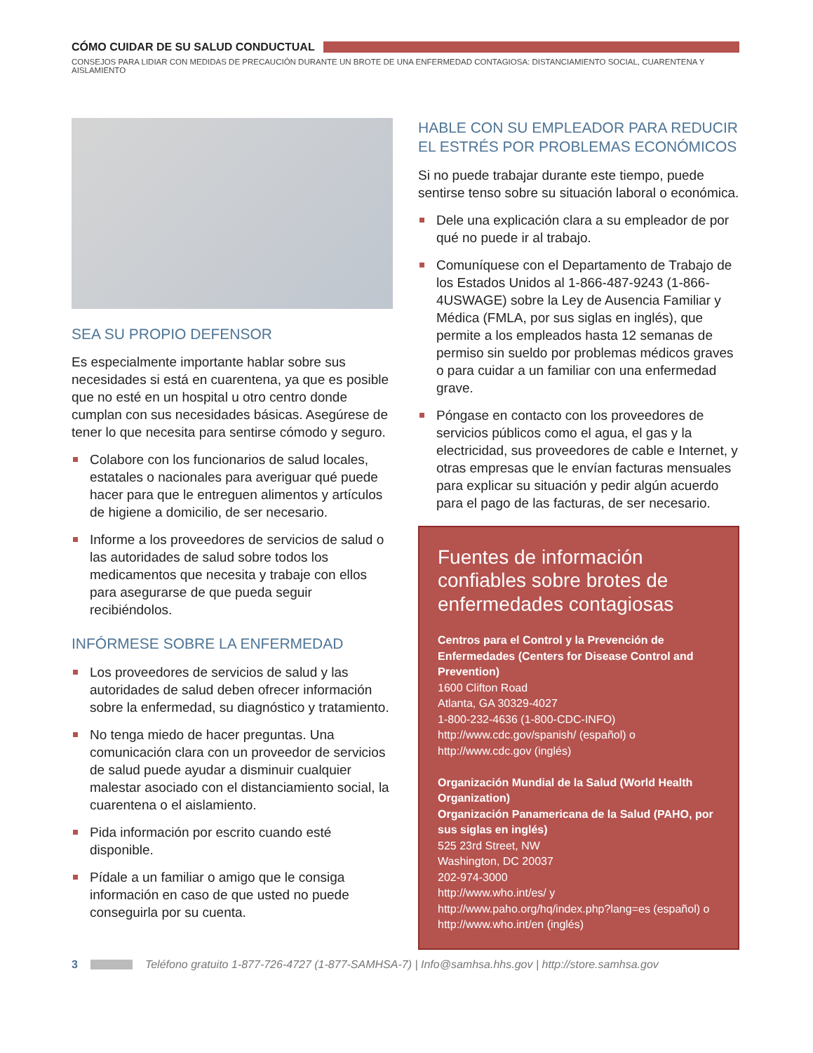CÓMO CUIDAR DE SU SALUD CONDUCTUAL
CONSEJOS PARA LIDIAR CON MEDIDAS DE PRECAUCIÓN DURANTE UN BROTE DE UNA ENFERMEDAD CONTAGIOSA: DISTANCIAMIENTO SOCIAL, CUARENTENA Y AISLAMIENTO
SEA SU PROPIO DEFENSOR
Es especialmente importante hablar sobre sus necesidades si está en cuarentena, ya que es posible que no esté en un hospital u otro centro donde cumplan con sus necesidades básicas. Asegúrese de tener lo que necesita para sentirse cómodo y seguro.
Colabore con los funcionarios de salud locales, estatales o nacionales para averiguar qué puede hacer para que le entreguen alimentos y artículos de higiene a domicilio, de ser necesario.
Informe a los proveedores de servicios de salud o las autoridades de salud sobre todos los medicamentos que necesita y trabaje con ellos para asegurarse de que pueda seguir recibiéndolos.
INFÓRMESE SOBRE LA ENFERMEDAD
Los proveedores de servicios de salud y las autoridades de salud deben ofrecer información sobre la enfermedad, su diagnóstico y tratamiento.
No tenga miedo de hacer preguntas. Una comunicación clara con un proveedor de servicios de salud puede ayudar a disminuir cualquier malestar asociado con el distanciamiento social, la cuarentena o el aislamiento.
Pida información por escrito cuando esté disponible.
Pídale a un familiar o amigo que le consiga información en caso de que usted no puede conseguirla por su cuenta.
HABLE CON SU EMPLEADOR PARA REDUCIR EL ESTRÉS POR PROBLEMAS ECONÓMICOS
Si no puede trabajar durante este tiempo, puede sentirse tenso sobre su situación laboral o económica.
Dele una explicación clara a su empleador de por qué no puede ir al trabajo.
Comuníquese con el Departamento de Trabajo de los Estados Unidos al 1-866-487-9243 (1-866-4USWAGE) sobre la Ley de Ausencia Familiar y Médica (FMLA, por sus siglas en inglés), que permite a los empleados hasta 12 semanas de permiso sin sueldo por problemas médicos graves o para cuidar a un familiar con una enfermedad grave.
Póngase en contacto con los proveedores de servicios públicos como el agua, el gas y la electricidad, sus proveedores de cable e Internet, y otras empresas que le envían facturas mensuales para explicar su situación y pedir algún acuerdo para el pago de las facturas, de ser necesario.
Fuentes de información confiables sobre brotes de enfermedades contagiosas
Centros para el Control y la Prevención de Enfermedades (Centers for Disease Control and Prevention)
1600 Clifton Road
Atlanta, GA 30329-4027
1-800-232-4636 (1-800-CDC-INFO)
http://www.cdc.gov/spanish/ (español) o
http://www.cdc.gov (inglés)
Organización Mundial de la Salud (World Health Organization)
Organización Panamericana de la Salud (PAHO, por sus siglas en inglés)
525 23rd Street, NW
Washington, DC 20037
202-974-3000
http://www.who.int/es/ y http://www.paho.org/hq/index.php?lang=es (español) o http://www.who.int/en (inglés)
3 Teléfono gratuito 1-877-726-4727 (1-877-SAMHSA-7) | Info@samhsa.hhs.gov | http://store.samhsa.gov